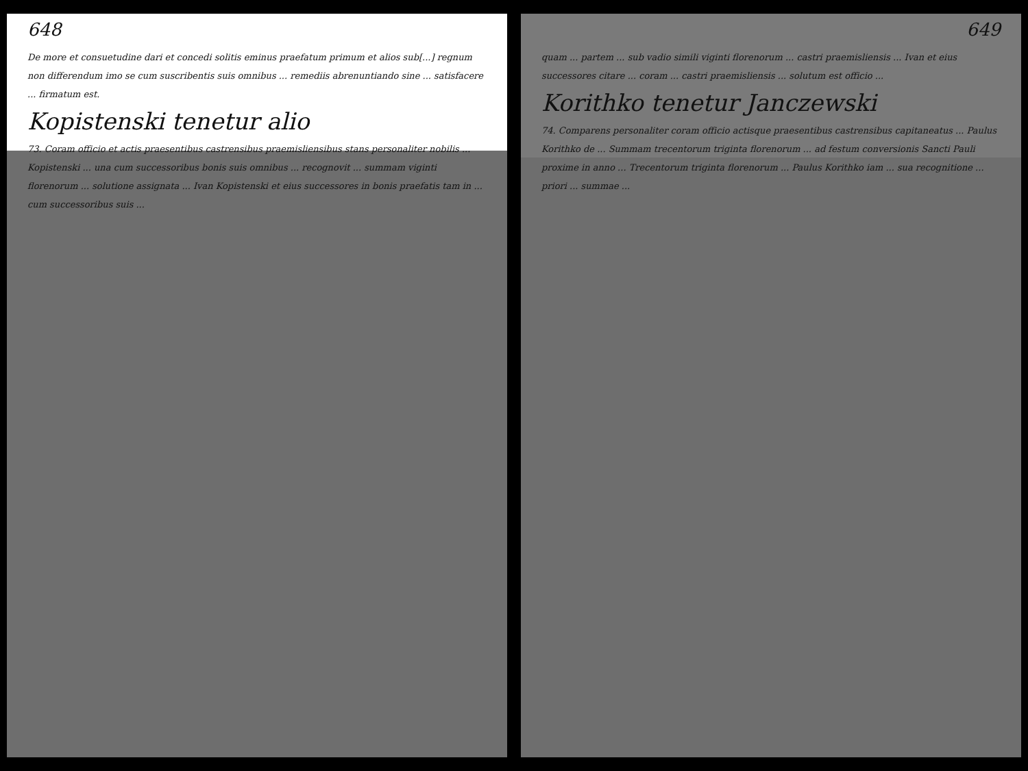648
De more et consuetudine dari et concedi solitis eminus praefatum primum et alios sub[...] regnum non differendum imo se cum suscribentis suis omnibus ... remediis abrenuntiando sine ... satisfacere ... firmatum est.
Kopistenski tenetur alio
73. Coram officio et actis praesentibus castrensibus praemisliensibus stans personaliter nobilis ... Kopistenski ... una cum successoribus bonis suis omnibus ... recognovit ... summam viginti florenorum ... solutione assignata ... Ivan Kopistenski et eius successores in bonis praefatis tam in ... cum successoribus suis ...
649
quam ... partem ... sub vadio simili viginti florenorum ... castri praemisliensis ... Ivan et eius successores citare ... coram ... castri praemisliensis ... solutum est officio ...
Korithko tenetur Janczewski
74. Comparens personaliter coram officio actisque praesentibus castrensibus capitaneatus ... Paulus Korithko de ... Summam trecentorum triginta florenorum ... ad festum conversionis Sancti Pauli proxime in anno ... Trecentorum triginta florenorum ... Paulus Korithko iam ... sua recognitione ... priori ... summae ...